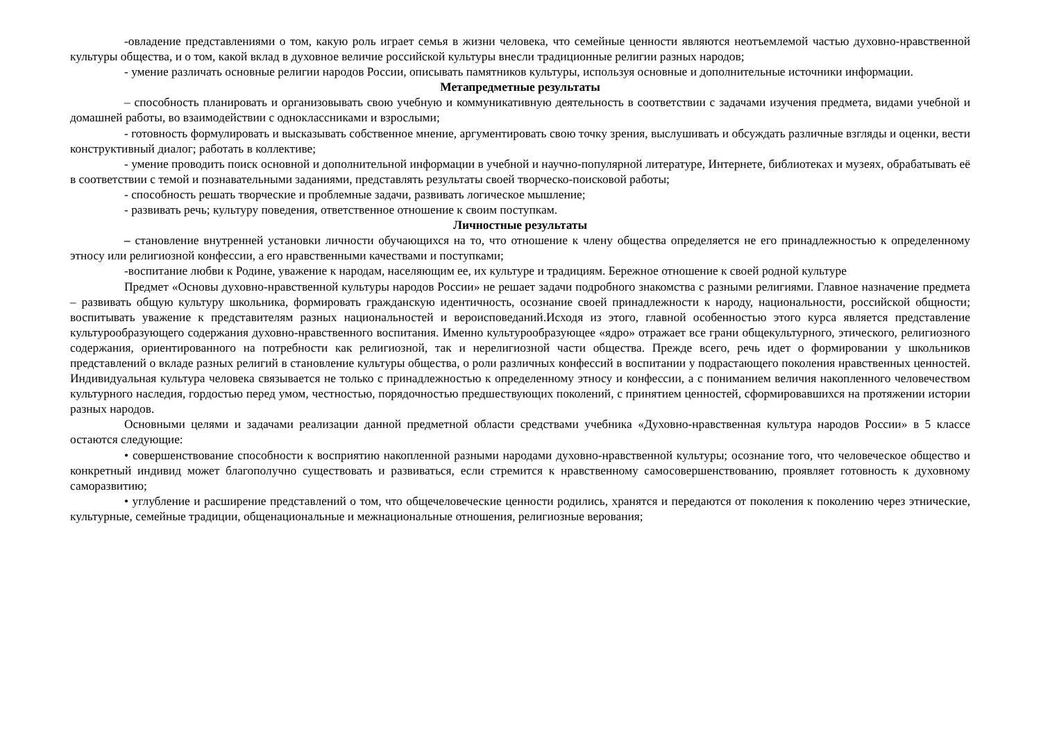-овладение представлениями о том, какую роль играет семья в жизни человека, что семейные ценности являются неотъемлемой частью духовно-нравственной культуры общества, и о том, какой вклад в духовное величие российской культуры внесли традиционные религии разных народов;
- умение различать основные религии народов России, описывать памятников культуры, используя основные и дополнительные источники информации.
Метапредметные результаты
– способность планировать и организовывать свою учебную и коммуникативную деятельность в соответствии с задачами изучения предмета, видами учебной и домашней работы, во взаимодействии с одноклассниками и взрослыми;
- готовность формулировать и высказывать собственное мнение, аргументировать свою точку зрения, выслушивать и обсуждать различные взгляды и оценки, вести конструктивный диалог; работать в коллективе;
- умение проводить поиск основной и дополнительной информации в учебной и научно-популярной литературе, Интернете, библиотеках и музеях, обрабатывать её в соответствии с темой и познавательными заданиями, представлять результаты своей творческо-поисковой работы;
- способность решать творческие и проблемные задачи, развивать логическое мышление;
- развивать речь; культуру поведения, ответственное отношение к своим поступкам.
Личностные результаты
– становление внутренней установки личности обучающихся на то, что отношение к члену общества определяется не его принадлежностью к определенному этносу или религиозной конфессии, а его нравственными качествами и поступками;
-воспитание любви к Родине, уважение к народам, населяющим ее, их культуре и традициям. Бережное отношение к своей родной культуре
Предмет «Основы духовно-нравственной культуры народов России» не решает задачи подробного знакомства с разными религиями. Главное назначение предмета – развивать общую культуру школьника, формировать гражданскую идентичность, осознание своей принадлежности к народу, национальности, российской общности; воспитывать уважение к представителям разных национальностей и вероисповеданий.Исходя из этого, главной особенностью этого курса является представление культурообразующего содержания духовно-нравственного воспитания. Именно культурообразующее «ядро» отражает все грани общекультурного, этического, религиозного содержания, ориентированного на потребности как религиозной, так и нерелигиозной части общества. Прежде всего, речь идет о формировании у школьников представлений о вкладе разных религий в становление культуры общества, о роли различных конфессий в воспитании у подрастающего поколения нравственных ценностей. Индивидуальная культура человека связывается не только с принадлежностью к определенному этносу и конфессии, а с пониманием величия накопленного человечеством культурного наследия, гордостью перед умом, честностью, порядочностью предшествующих поколений, с принятием ценностей, сформировавшихся на протяжении истории разных народов.
Основными целями и задачами реализации данной предметной области средствами учебника «Духовно-нравственная культура народов России» в 5 классе остаются следующие:
• совершенствование способности к восприятию накопленной разными народами духовно-нравственной культуры; осознание того, что человеческое общество и конкретный индивид может благополучно существовать и развиваться, если стремится к нравственному самосовершенствованию, проявляет готовность к духовному саморазвитию;
• углубление и расширение представлений о том, что общечеловеческие ценности родились, хранятся и передаются от поколения к поколению через этнические, культурные, семейные традиции, общенациональные и межнациональные отношения, религиозные верования;